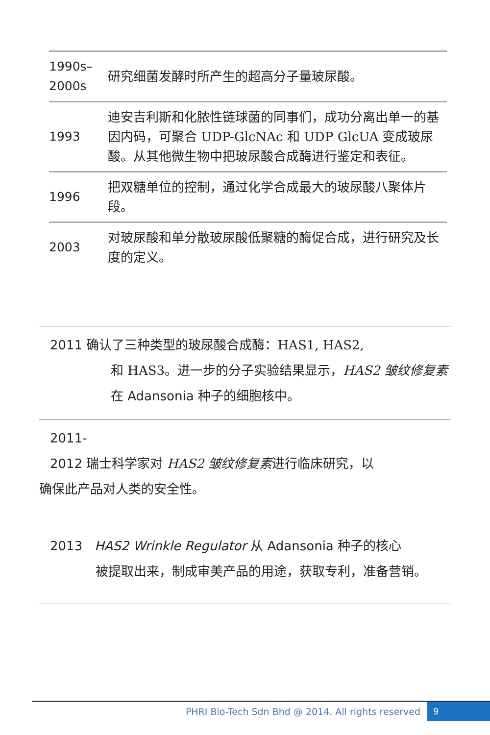| 1990s– 2000s | 研究细菌发酵时所产生的超高分子量玻尿酸。 |
| 1993 | 迪安吉利斯和化脓性链球菌的同事们，成功分离出单一的基因内码，可聚合 UDP-GlcNAc 和 UDP GlcUA 变成玻尿酸。从其他微生物中把玻尿酸合成酶进行鉴定和表征。 |
| 1996 | 把双糖单位的控制，通过化学合成最大的玻尿酸八聚体片段。 |
| 2003 | 对玻尿酸和单分散玻尿酸低聚糖的酶促合成，进行研究及长度的定义。 |
2011 确认了三种类型的玻尿酸合成酶：HAS1, HAS2,
和 HAS3。进一步的分子实验结果显示，HAS2 皱纹修复素在 Adansonia 种子的细胞核中。
2011-
2012 瑞士科学家对 HAS2 皱纹修复素进行临床研究，以
确保此产品对人类的安全性。
2013 HAS2 Wrinkle Regulator 从 Adansonia 种子的核心
被提取出来，制成审美产品的用途，获取专利，准备营销。
PHRI Bio-Tech Sdn Bhd @ 2014. All rights reserved
9